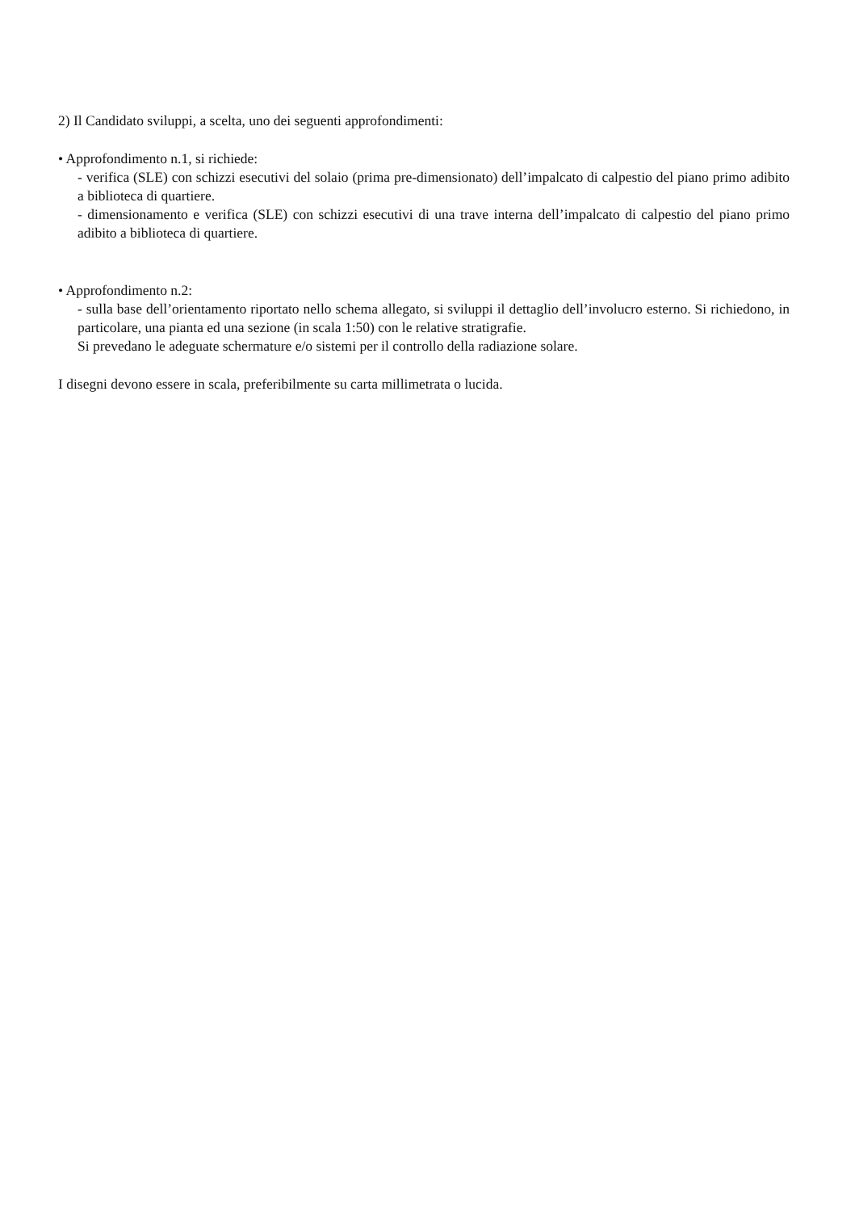2) Il Candidato sviluppi, a scelta, uno dei seguenti approfondimenti:
• Approfondimento n.1, si richiede:
- verifica (SLE) con schizzi esecutivi del solaio (prima pre-dimensionato) dell’impalcato di calpestio del piano primo adibito a biblioteca di quartiere.
- dimensionamento e verifica (SLE) con schizzi esecutivi di una trave interna dell’impalcato di calpestio del piano primo adibito a biblioteca di quartiere.
• Approfondimento n.2:
- sulla base dell’orientamento riportato nello schema allegato, si sviluppi il dettaglio dell’involucro esterno. Si richiedono, in particolare, una pianta ed una sezione (in scala 1:50) con le relative stratigrafie.
Si prevedano le adeguate schermature e/o sistemi per il controllo della radiazione solare.
I disegni devono essere in scala, preferibilmente su carta millimetrata o lucida.